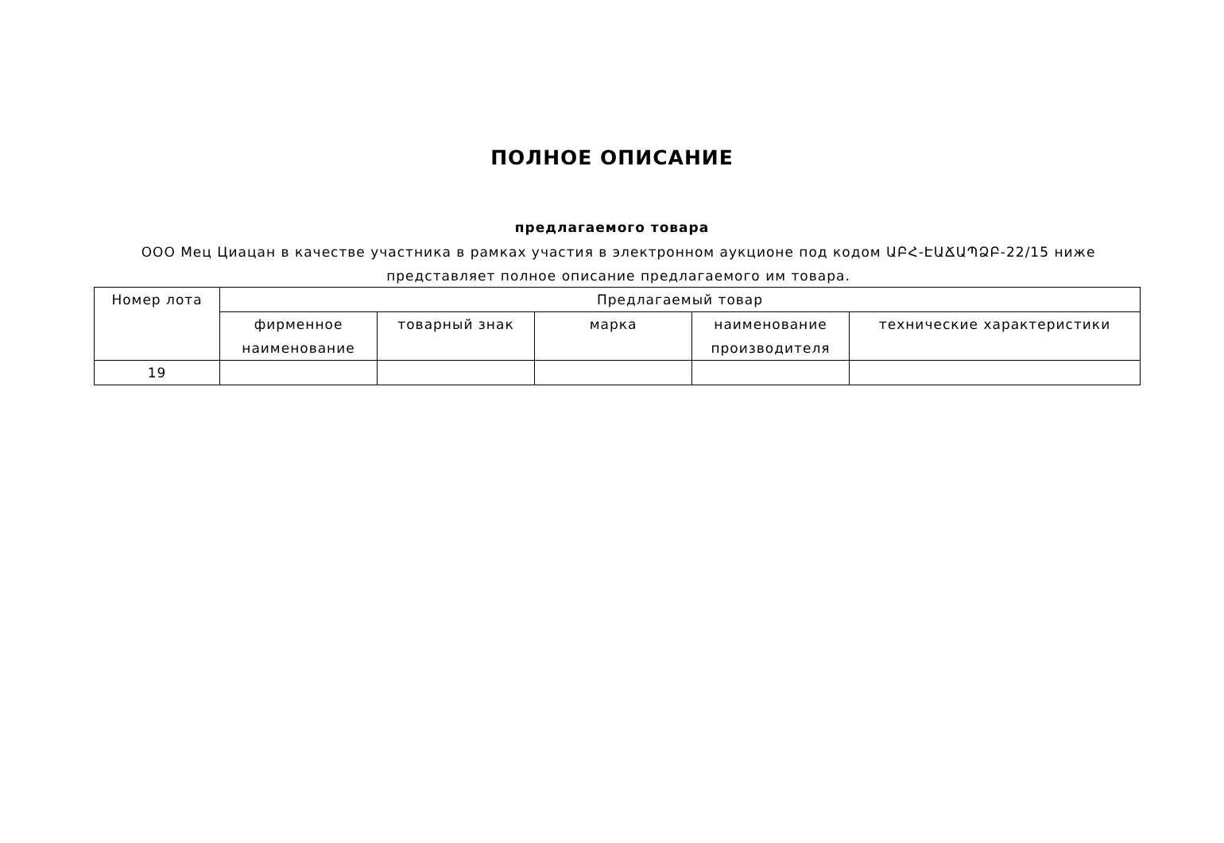ПОЛНОЕ ОПИСАНИЕ
предлагаемого товара
ООО Мец Циацан в качестве участника в рамках участия в электронном аукционе под кодом ԱԲՀ-ԷԱՃԱՊՁԲ-22/15 ниже представляет полное описание предлагаемого им товара.
| Номер лота | Предлагаемый товар | | | | |
| --- | --- | --- | --- | --- | --- |
| | фирменное наименование | товарный знак | марка | наименование производителя | технические характеристики |
| 19 | | | | | |